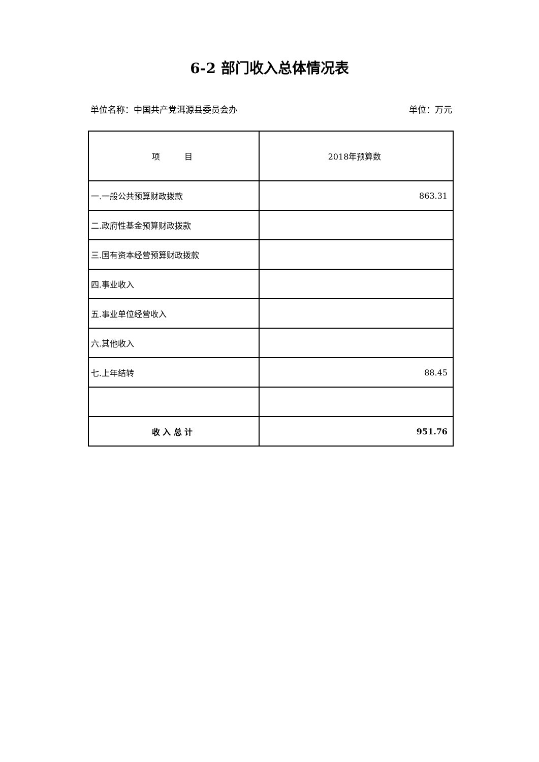6-2 部门收入总体情况表
单位名称：中国共产党洱源县委员会办 单位：万元
| 项 目 | 2018年预算数 |
| --- | --- |
| 一.一般公共预算财政拨款 | 863.31 |
| 二.政府性基金预算财政拨款 | |
| 三.国有资本经营预算财政拨款 | |
| 四.事业收入 | |
| 五.事业单位经营收入 | |
| 六.其他收入 | |
| 七.上年结转 | 88.45 |
| 收 入 总 计 | 951.76 |